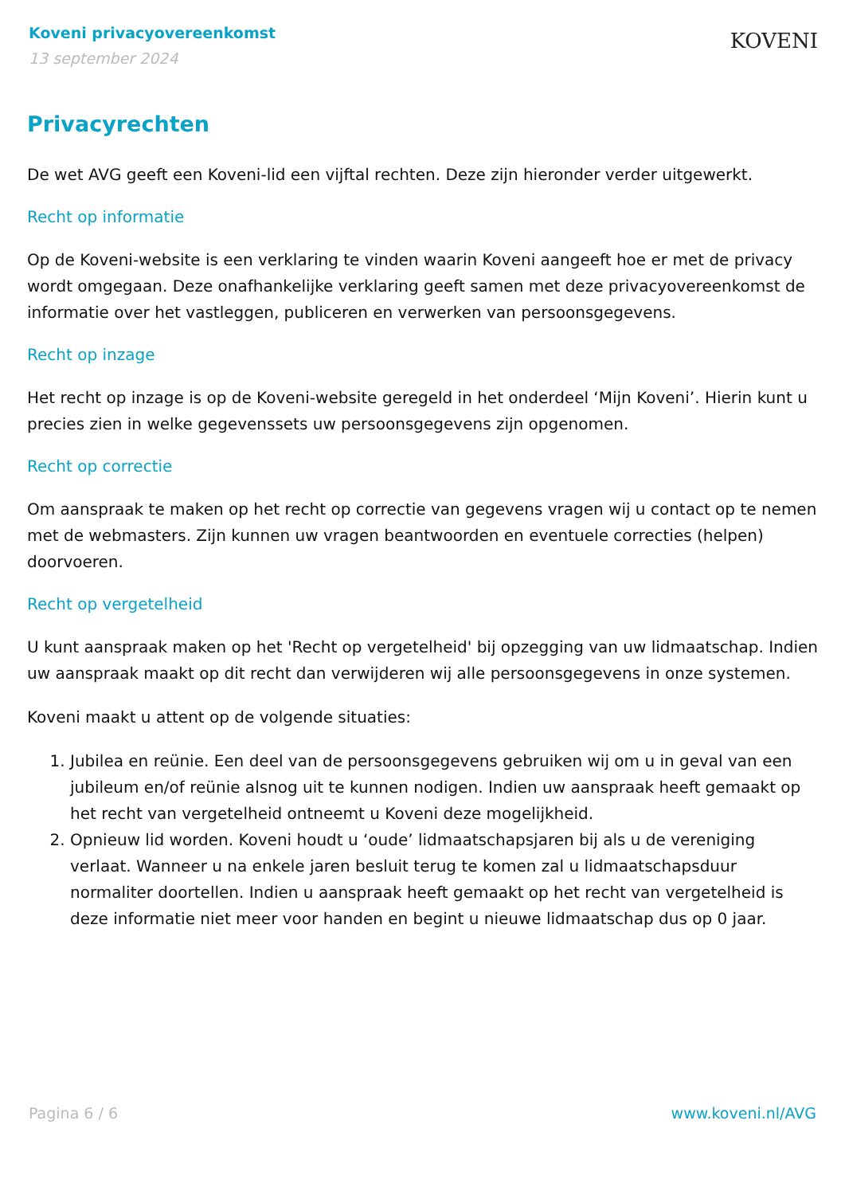Koveni privacyovereenkomst
13 september 2024
KOVENI
Privacyrechten
De wet AVG geeft een Koveni-lid een vijftal rechten. Deze zijn hieronder verder uitgewerkt.
Recht op informatie
Op de Koveni-website is een verklaring te vinden waarin Koveni aangeeft hoe er met de privacy wordt omgegaan. Deze onafhankelijke verklaring geeft samen met deze privacyovereenkomst de informatie over het vastleggen, publiceren en verwerken van persoonsgegevens.
Recht op inzage
Het recht op inzage is op de Koveni-website geregeld in het onderdeel ‘Mijn Koveni’. Hierin kunt u precies zien in welke gegevenssets uw persoonsgegevens zijn opgenomen.
Recht op correctie
Om aanspraak te maken op het recht op correctie van gegevens vragen wij u contact op te nemen met de webmasters. Zijn kunnen uw vragen beantwoorden en eventuele correcties (helpen) doorvoeren.
Recht op vergetelheid
U kunt aanspraak maken op het 'Recht op vergetelheid' bij opzegging van uw lidmaatschap. Indien uw aanspraak maakt op dit recht dan verwijderen wij alle persoonsgegevens in onze systemen.
Koveni maakt u attent op de volgende situaties:
1. Jubilea en reünie. Een deel van de persoonsgegevens gebruiken wij om u in geval van een jubileum en/of reünie alsnog uit te kunnen nodigen. Indien uw aanspraak heeft gemaakt op het recht van vergetelheid ontneemt u Koveni deze mogelijkheid.
2. Opnieuw lid worden. Koveni houdt u ‘oude’ lidmaatschapsjaren bij als u de vereniging verlaat. Wanneer u na enkele jaren besluit terug te komen zal u lidmaatschapsduur normaliter doortellen. Indien u aanspraak heeft gemaakt op het recht van vergetelheid is deze informatie niet meer voor handen en begint u nieuwe lidmaatschap dus op 0 jaar.
Pagina 6 / 6 www.koveni.nl/AVG